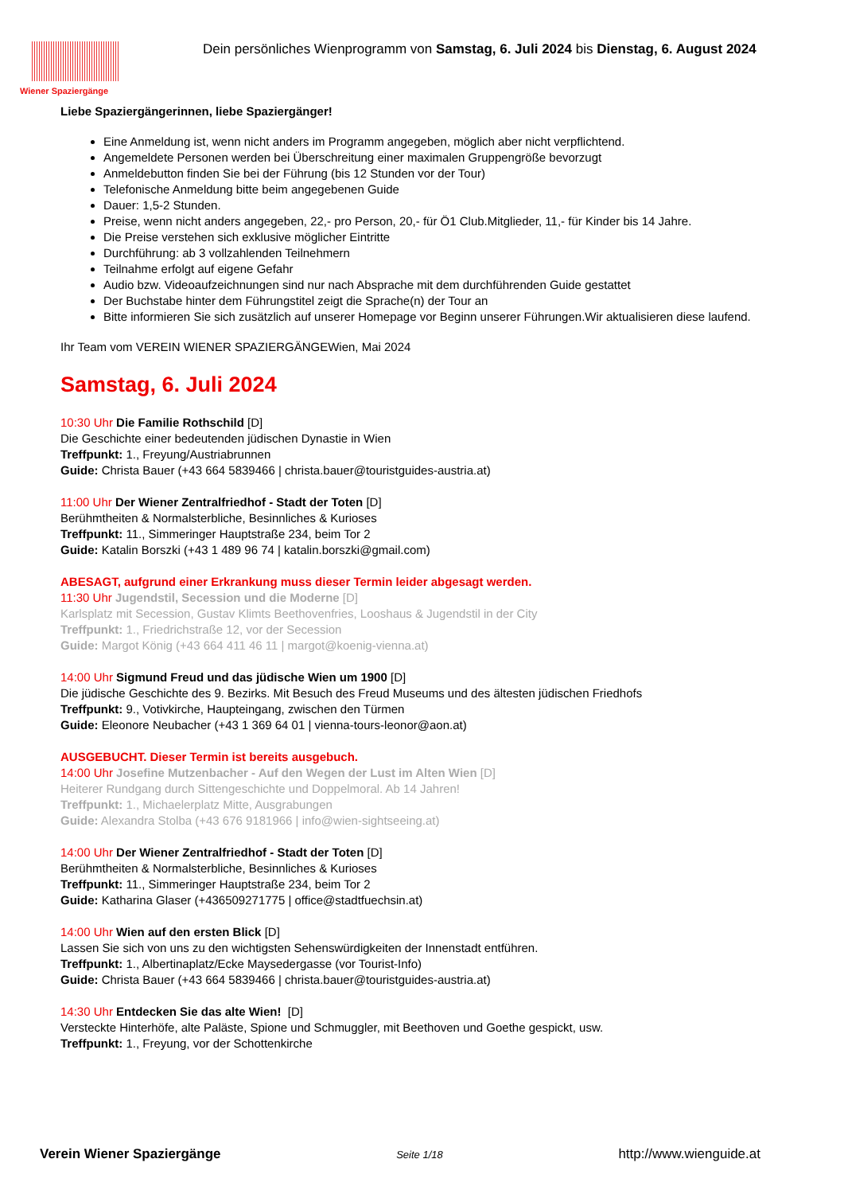Wiener Spaziergänge
Dein persönliches Wienprogramm von Samstag, 6. Juli 2024 bis Dienstag, 6. August 2024
Liebe Spaziergängerinnen, liebe Spaziergänger!
Eine Anmeldung ist, wenn nicht anders im Programm angegeben, möglich aber nicht verpflichtend.
Angemeldete Personen werden bei Überschreitung einer maximalen Gruppengröße bevorzugt
Anmeldebutton finden Sie bei der Führung (bis 12 Stunden vor der Tour)
Telefonische Anmeldung bitte beim angegebenen Guide
Dauer: 1,5-2 Stunden.
Preise, wenn nicht anders angegeben, 22,- pro Person, 20,- für Ö1 Club.Mitglieder, 11,- für Kinder bis 14 Jahre.
Die Preise verstehen sich exklusive möglicher Eintritte
Durchführung: ab 3 vollzahlenden Teilnehmern
Teilnahme erfolgt auf eigene Gefahr
Audio bzw. Videoaufzeichnungen sind nur nach Absprache mit dem durchführenden Guide gestattet
Der Buchstabe hinter dem Führungstitel zeigt die Sprache(n) der Tour an
Bitte informieren Sie sich zusätzlich auf unserer Homepage vor Beginn unserer Führungen.Wir aktualisieren diese laufend.
Ihr Team vom VEREIN WIENER SPAZIERGÄNGEWien, Mai 2024
Samstag, 6. Juli 2024
10:30 Uhr Die Familie Rothschild [D]
Die Geschichte einer bedeutenden jüdischen Dynastie in Wien
Treffpunkt: 1., Freyung/Austriabrunnen
Guide: Christa Bauer (+43 664 5839466 | christa.bauer@touristguides-austria.at)
11:00 Uhr Der Wiener Zentralfriedhof - Stadt der Toten [D]
Berühmtheiten & Normalsterbliche, Besinnliches & Kurioses
Treffpunkt: 11., Simmeringer Hauptstraße 234, beim Tor 2
Guide: Katalin Borszki (+43 1 489 96 74 | katalin.borszki@gmail.com)
ABESAGT, aufgrund einer Erkrankung muss dieser Termin leider abgesagt werden.
11:30 Uhr Jugendstil, Secession und die Moderne [D]
Karlsplatz mit Secession, Gustav Klimts Beethovenfries, Looshaus & Jugendstil in der City
Treffpunkt: 1., Friedrichstraße 12, vor der Secession
Guide: Margot König (+43 664 411 46 11 | margot@koenig-vienna.at)
14:00 Uhr Sigmund Freud und das jüdische Wien um 1900 [D]
Die jüdische Geschichte des 9. Bezirks. Mit Besuch des Freud Museums und des ältesten jüdischen Friedhofs
Treffpunkt: 9., Votivkirche, Haupteingang, zwischen den Türmen
Guide: Eleonore Neubacher (+43 1 369 64 01 | vienna-tours-leonor@aon.at)
AUSGEBUCHT. Dieser Termin ist bereits ausgebuch.
14:00 Uhr Josefine Mutzenbacher - Auf den Wegen der Lust im Alten Wien [D]
Heiterer Rundgang durch Sittengeschichte und Doppelmoral. Ab 14 Jahren!
Treffpunkt: 1., Michaelerplatz Mitte, Ausgrabungen
Guide: Alexandra Stolba (+43 676 9181966 | info@wien-sightseeing.at)
14:00 Uhr Der Wiener Zentralfriedhof - Stadt der Toten [D]
Berühmtheiten & Normalsterbliche, Besinnliches & Kurioses
Treffpunkt: 11., Simmeringer Hauptstraße 234, beim Tor 2
Guide: Katharina Glaser (+436509271775 | office@stadtfuechsin.at)
14:00 Uhr Wien auf den ersten Blick [D]
Lassen Sie sich von uns zu den wichtigsten Sehenswürdigkeiten der Innenstadt entführen.
Treffpunkt: 1., Albertinaplatz/Ecke Maysedergasse (vor Tourist-Info)
Guide: Christa Bauer (+43 664 5839466 | christa.bauer@touristguides-austria.at)
14:30 Uhr Entdecken Sie das alte Wien! [D]
Versteckte Hinterhöfe, alte Paläste, Spione und Schmuggler, mit Beethoven und Goethe gespickt, usw.
Treffpunkt: 1., Freyung, vor der Schottenkirche
Verein Wiener Spaziergänge Seite 1/18 http://www.wienguide.at